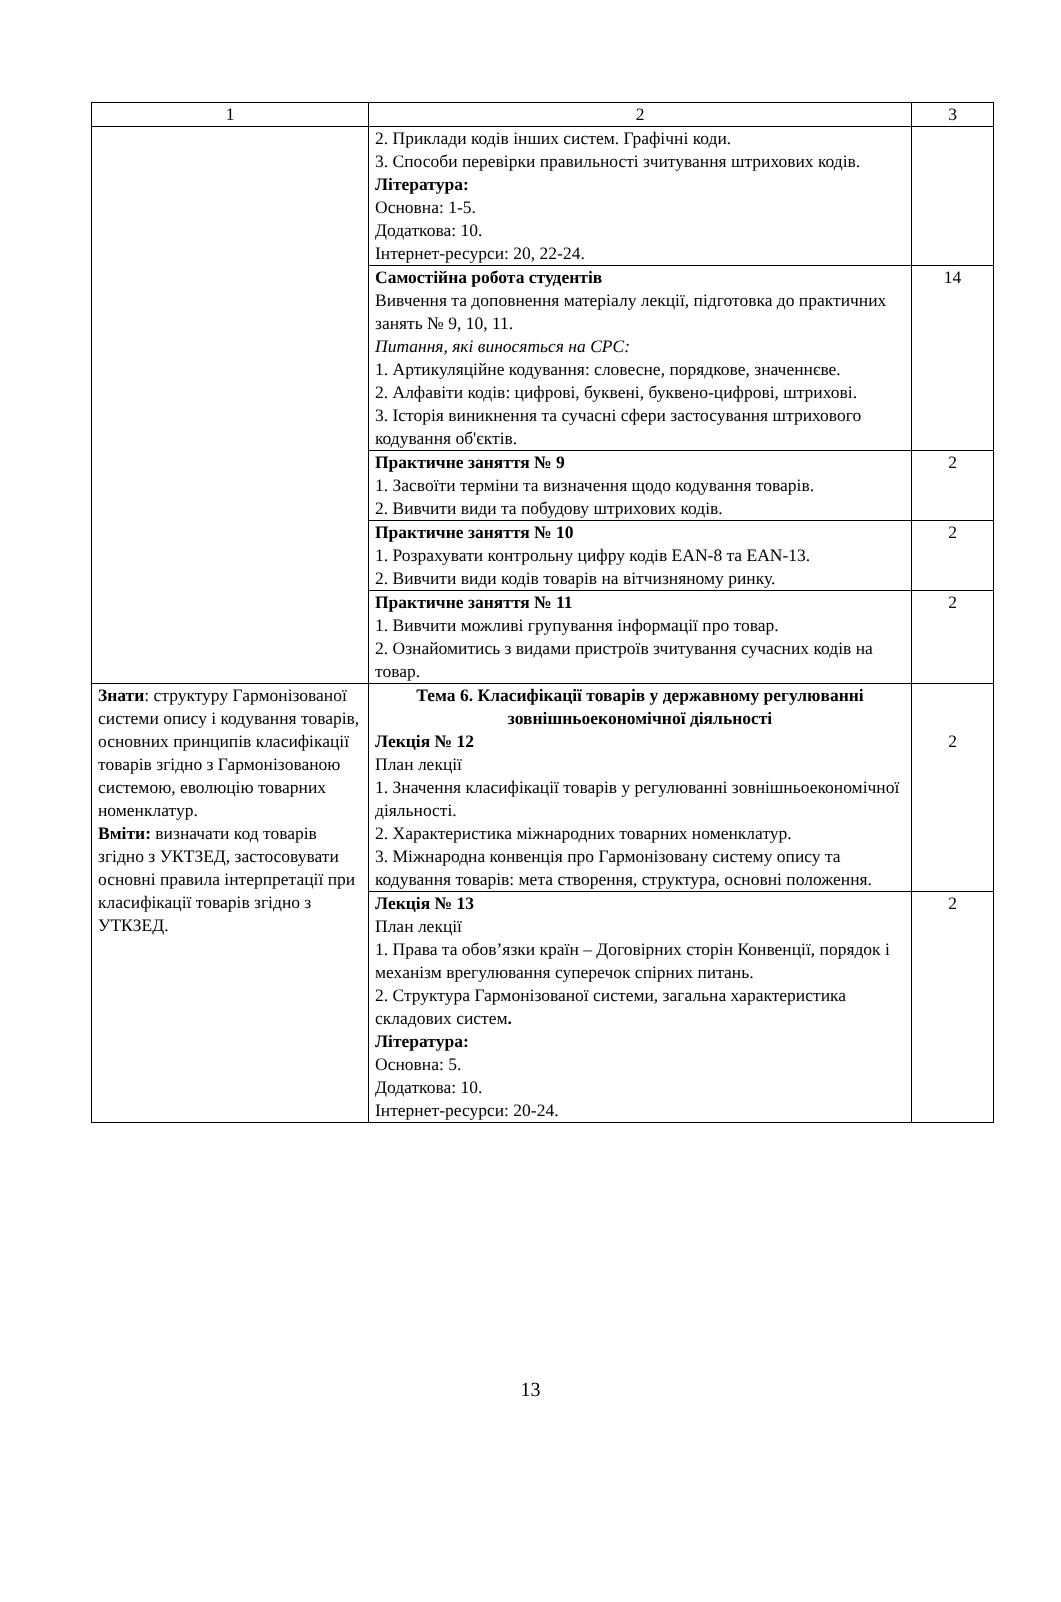| 1 | 2 | 3 |
| | 2. Приклади кодів інших систем. Графічні коди. 3. Способи перевірки правильності зчитування штрихових кодів. Література: Основна: 1-5. Додаткова: 10. Інтернет-ресурси: 20, 22-24. | |
| | Самостійна робота студентів Вивчення та доповнення матеріалу лекції, підготовка до практичних занять № 9, 10, 11. Питання, які виносяться на СРС: 1. Артикуляційне кодування: словесне, порядкове, значеннєве. 2. Алфавіти кодів: цифрові, буквені, буквено-цифрові, штрихові. 3. Історія виникнення та сучасні сфери застосування штрихового кодування об'єктів. | 14 |
| | Практичне заняття № 9 1. Засвоїти терміни та визначення щодо кодування товарів. 2. Вивчити види та побудову штрихових кодів. | 2 |
| | Практичне заняття № 10 1. Розрахувати контрольну цифру кодів EAN-8 та EAN-13. 2. Вивчити види кодів товарів на вітчизняному ринку. | 2 |
| | Практичне заняття № 11 1. Вивчити можливі групування інформації про товар. 2. Ознайомитись з видами пристроїв зчитування сучасних кодів на товар. | 2 |
| Знати : структуру Гармонізованої системи опису і кодування товарів, основних принципів класифікації товарів згідно з Гармонізованою системою, еволюцію товарних номенклатур. Вміти: визначати код товарів згідно з УКТЗЕД, застосовувати основні правила інтерпретації при класифікації товарів згідно з УТКЗЕД. | Тема 6. Класифікації товарів у державному регулюванні зовнішньоекономічної діяльності Лекція № 12 План лекції 1. Значення класифікації товарів у регулюванні зовнішньоекономічної діяльності. 2. Характеристика міжнародних товарних номенклатур. 3. Міжнародна конвенція про Гармонізовану систему опису та кодування товарів: мета створення, структура, основні положення. | 2 |
| | Лекція № 13 План лекції 1. Права та обов’язки країн – Договірних сторін Конвенції, порядок і механізм врегулювання суперечок спірних питань. 2. Структура Гармонізованої системи, загальна характеристика складових систем . Література: Основна: 5. Додаткова: 10. Інтернет-ресурси: 20-24. | 2 |
13